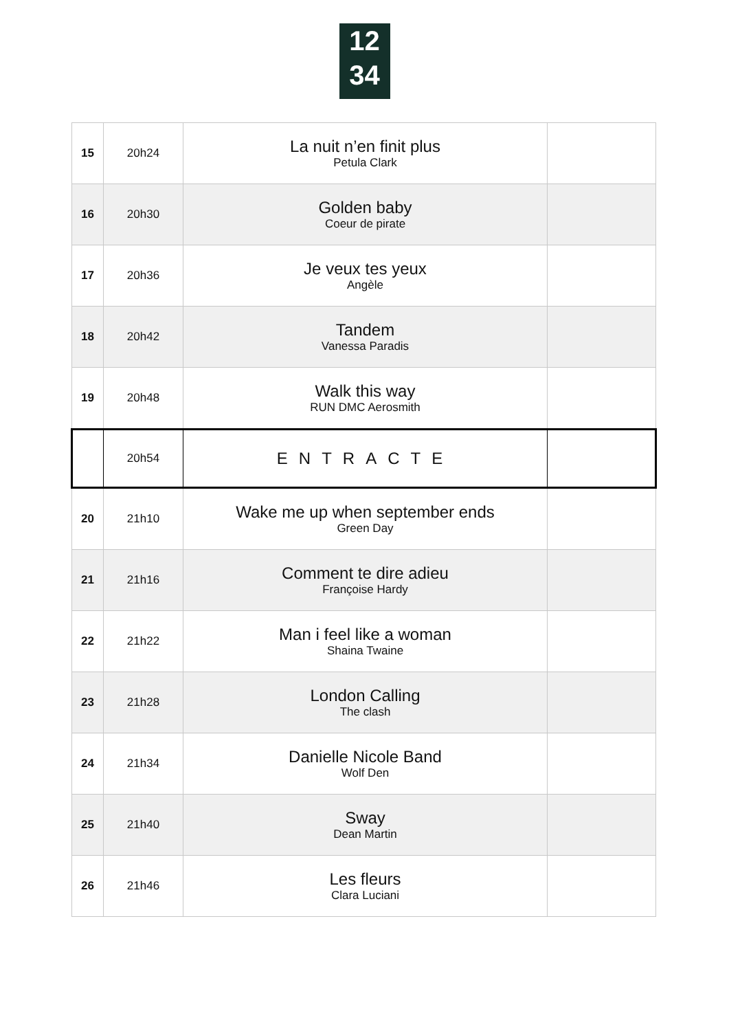12
34
| 15 | 20h24 | La nuit n’en finit plus Petula Clark | |
| 16 | 20h30 | Golden baby Coeur de pirate | |
| 17 | 20h36 | Je veux tes yeux Angèle | |
| 18 | 20h42 | Tandem Vanessa Paradis | |
| 19 | 20h48 | Walk this way RUN DMC Aerosmith | |
| | 20h54 | ENTRACTE | |
| 20 | 21h10 | Wake me up when september ends Green Day | |
| 21 | 21h16 | Comment te dire adieu Françoise Hardy | |
| 22 | 21h22 | Man i feel like a woman Shaina Twaine | |
| 23 | 21h28 | London Calling The clash | |
| 24 | 21h34 | Danielle Nicole Band Wolf Den | |
| 25 | 21h40 | Sway Dean Martin | |
| 26 | 21h46 | Les fleurs Clara Luciani | |